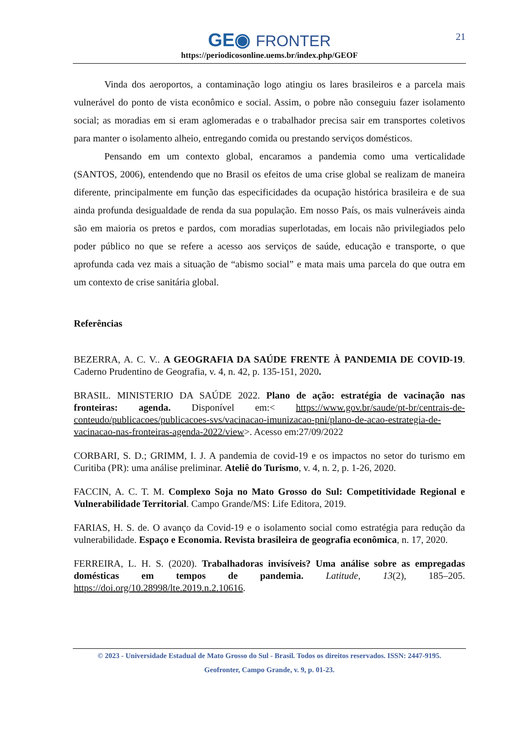GE◉ FRONTER
https://periodicosonline.uems.br/index.php/GEOF
21
Vinda dos aeroportos, a contaminação logo atingiu os lares brasileiros e a parcela mais vulnerável do ponto de vista econômico e social. Assim, o pobre não conseguiu fazer isolamento social; as moradias em si eram aglomeradas e o trabalhador precisa sair em transportes coletivos para manter o isolamento alheio, entregando comida ou prestando serviços domésticos.
Pensando em um contexto global, encaramos a pandemia como uma verticalidade (SANTOS, 2006), entendendo que no Brasil os efeitos de uma crise global se realizam de maneira diferente, principalmente em função das especificidades da ocupação histórica brasileira e de sua ainda profunda desigualdade de renda da sua população. Em nosso País, os mais vulneráveis ainda são em maioria os pretos e pardos, com moradias superlotadas, em locais não privilegiados pelo poder público no que se refere a acesso aos serviços de saúde, educação e transporte, o que aprofunda cada vez mais a situação de “abismo social” e mata mais uma parcela do que outra em um contexto de crise sanitária global.
Referências
BEZERRA, A. C. V.. A GEOGRAFIA DA SAÚDE FRENTE À PANDEMIA DE COVID-19. Caderno Prudentino de Geografia, v. 4, n. 42, p. 135-151, 2020.
BRASIL. MINISTERIO DA SAÚDE 2022. Plano de ação: estratégia de vacinação nas fronteiras: agenda. Disponível em:< https://www.gov.br/saude/pt-br/centrais-de-conteudo/publicacoes/publicacoes-svs/vacinacao-imunizacao-pni/plano-de-acao-estrategia-de-vacinacao-nas-fronteiras-agenda-2022/view>. Acesso em:27/09/2022
CORBARI, S. D.; GRIMM, I. J. A pandemia de covid-19 e os impactos no setor do turismo em Curitiba (PR): uma análise preliminar. Ateliê do Turismo, v. 4, n. 2, p. 1-26, 2020.
FACCIN, A. C. T. M. Complexo Soja no Mato Grosso do Sul: Competitividade Regional e Vulnerabilidade Territorial. Campo Grande/MS: Life Editora, 2019.
FARIAS, H. S. de. O avanço da Covid-19 e o isolamento social como estratégia para redução da vulnerabilidade. Espaço e Economia. Revista brasileira de geografia econômica, n. 17, 2020.
FERREIRA, L. H. S. (2020). Trabalhadoras invisíveis? Uma análise sobre as empregadas domésticas em tempos de pandemia. Latitude, 13(2), 185–205. https://doi.org/10.28998/lte.2019.n.2.10616.
© 2023 - Universidade Estadual de Mato Grosso do Sul - Brasil. Todos os direitos reservados. ISSN: 2447-9195.
Geofronter, Campo Grande, v. 9, p. 01-23.